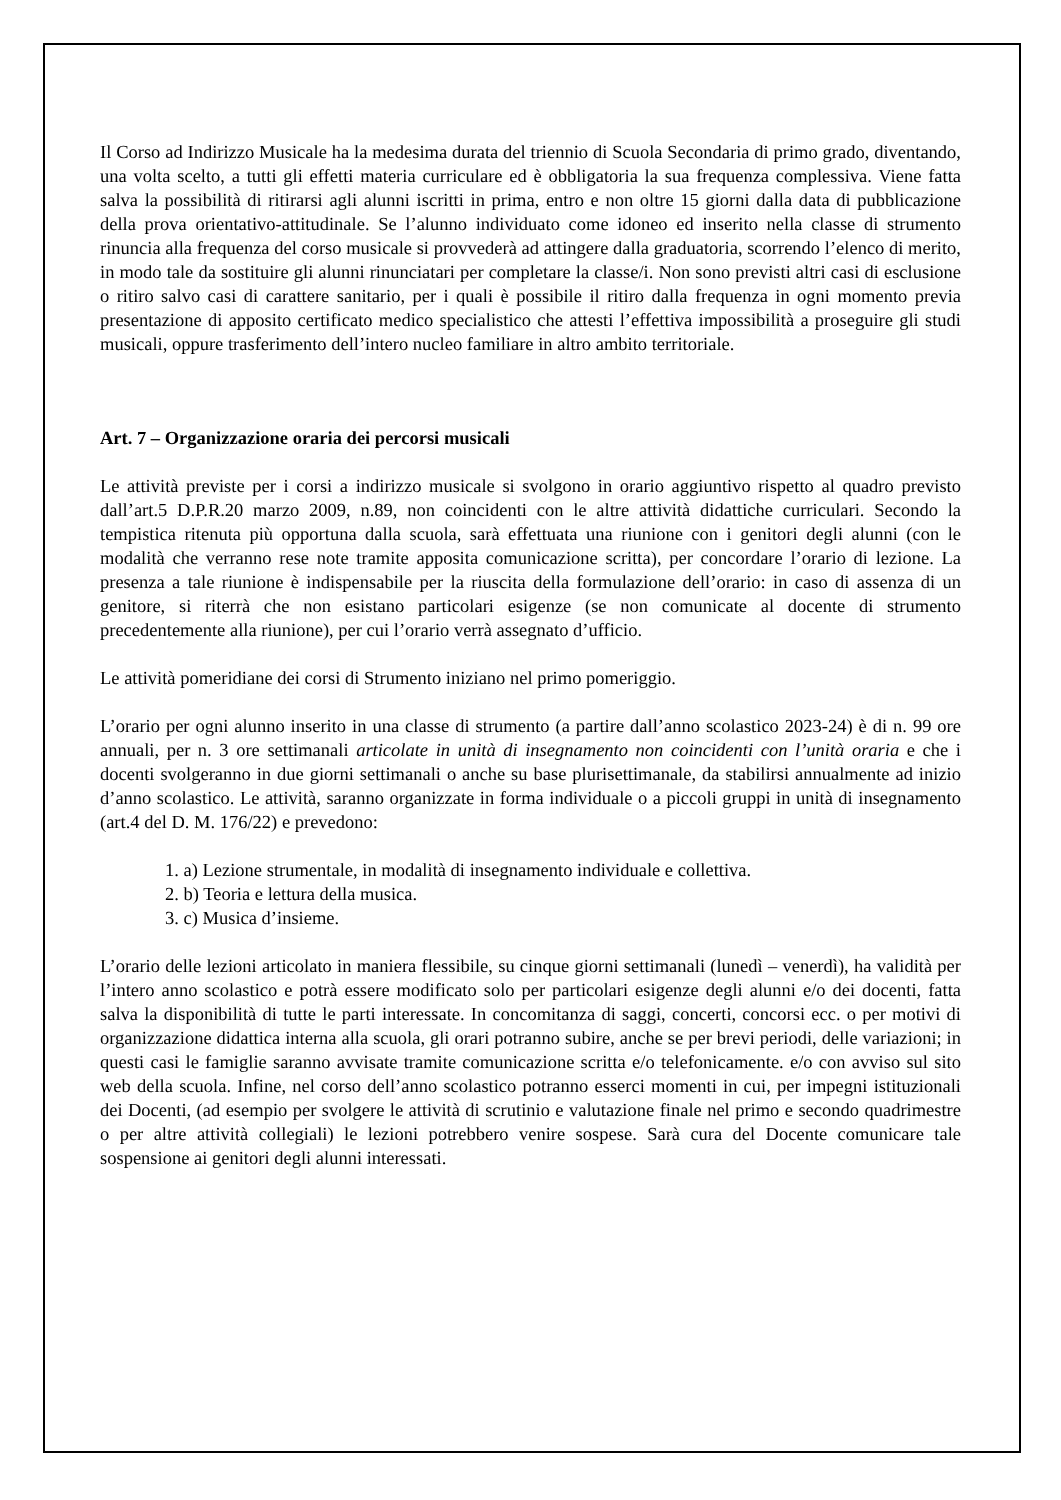Il Corso ad Indirizzo Musicale ha la medesima durata del triennio di Scuola Secondaria di primo grado, diventando, una volta scelto, a tutti gli effetti materia curriculare ed è obbligatoria la sua frequenza complessiva. Viene fatta salva la possibilità di ritirarsi agli alunni iscritti in prima, entro e non oltre 15 giorni dalla data di pubblicazione della prova orientativo-attitudinale. Se l’alunno individuato come idoneo ed inserito nella classe di strumento rinuncia alla frequenza del corso musicale si provvederà ad attingere dalla graduatoria, scorrendo l’elenco di merito, in modo tale da sostituire gli alunni rinunciatari per completare la classe/i. Non sono previsti altri casi di esclusione o ritiro salvo casi di carattere sanitario, per i quali è possibile il ritiro dalla frequenza in ogni momento previa presentazione di apposito certificato medico specialistico che attesti l’effettiva impossibilità a proseguire gli studi musicali, oppure trasferimento dell’intero nucleo familiare in altro ambito territoriale.
Art. 7 – Organizzazione oraria dei percorsi musicali
Le attività previste per i corsi a indirizzo musicale si svolgono in orario aggiuntivo rispetto al quadro previsto dall’art.5 D.P.R.20 marzo 2009, n.89, non coincidenti con le altre attività didattiche curriculari. Secondo la tempistica ritenuta più opportuna dalla scuola, sarà effettuata una riunione con i genitori degli alunni (con le modalità che verranno rese note tramite apposita comunicazione scritta), per concordare l’orario di lezione. La presenza a tale riunione è indispensabile per la riuscita della formulazione dell’orario: in caso di assenza di un genitore, si riterrà che non esistano particolari esigenze (se non comunicate al docente di strumento precedentemente alla riunione), per cui l’orario verrà assegnato d’ufficio.
Le attività pomeridiane dei corsi di Strumento iniziano nel primo pomeriggio.
L’orario per ogni alunno inserito in una classe di strumento (a partire dall’anno scolastico 2023-24) è di n. 99 ore annuali, per n. 3 ore settimanali articolate in unità di insegnamento non coincidenti con l’unità oraria e che i docenti svolgeranno in due giorni settimanali o anche su base plurisettimanale, da stabilirsi annualmente ad inizio d’anno scolastico. Le attività, saranno organizzate in forma individuale o a piccoli gruppi in unità di insegnamento (art.4 del D. M. 176/22) e prevedono:
1. a) Lezione strumentale, in modalità di insegnamento individuale e collettiva.
2. b) Teoria e lettura della musica.
3. c) Musica d’insieme.
L’orario delle lezioni articolato in maniera flessibile, su cinque giorni settimanali (lunedì – venerdì), ha validità per l’intero anno scolastico e potrà essere modificato solo per particolari esigenze degli alunni e/o dei docenti, fatta salva la disponibilità di tutte le parti interessate. In concomitanza di saggi, concerti, concorsi ecc. o per motivi di organizzazione didattica interna alla scuola, gli orari potranno subire, anche se per brevi periodi, delle variazioni; in questi casi le famiglie saranno avvisate tramite comunicazione scritta e/o telefonicamente. e/o con avviso sul sito web della scuola. Infine, nel corso dell’anno scolastico potranno esserci momenti in cui, per impegni istituzionali dei Docenti, (ad esempio per svolgere le attività di scrutinio e valutazione finale nel primo e secondo quadrimestre o per altre attività collegiali) le lezioni potrebbero venire sospese. Sarà cura del Docente comunicare tale sospensione ai genitori degli alunni interessati.